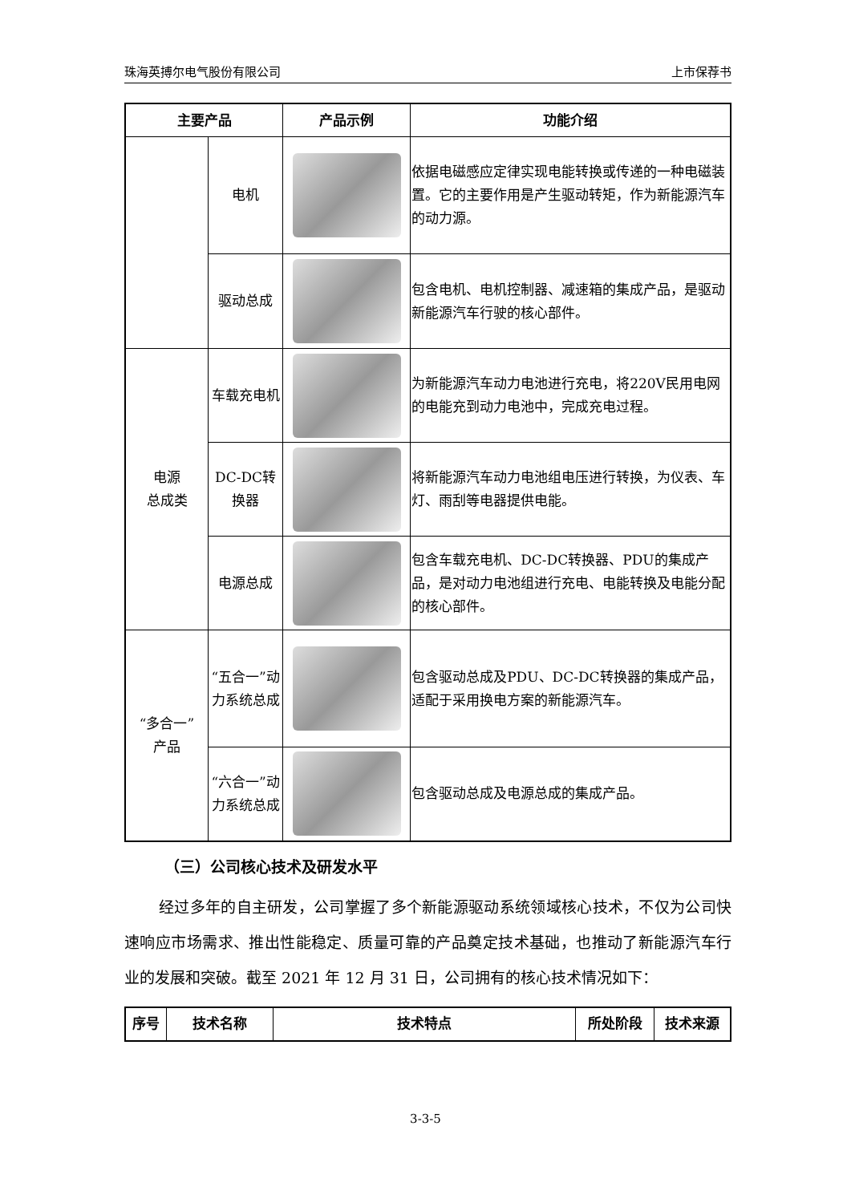珠海英搏尔电气股份有限公司 上市保荐书
| 主要产品 | | 产品示例 | 功能介绍 |
| --- | --- | --- | --- |
| | 电机 | | 依据电磁感应定律实现电能转换或传递的一种电磁装置。它的主要作用是产生驱动转矩，作为新能源汽车的动力源。 |
| | 驱动总成 | | 包含电机、电机控制器、减速箱的集成产品，是驱动新能源汽车行驶的核心部件。 |
| 电源 总成类 | 车载充电机 | | 为新能源汽车动力电池进行充电，将220V民用电网的电能充到动力电池中，完成充电过程。 |
| | DC-DC转换器 | | 将新能源汽车动力电池组电压进行转换，为仪表、车灯、雨刮等电器提供电能。 |
| | 电源总成 | | 包含车载充电机、DC-DC转换器、PDU的集成产品，是对动力电池组进行充电、电能转换及电能分配的核心部件。 |
| “多合一” 产品 | “五合一”动力系统总成 | | 包含驱动总成及PDU、DC-DC转换器的集成产品，适配于采用换电方案的新能源汽车。 |
| | “六合一”动力系统总成 | | 包含驱动总成及电源总成的集成产品。 |
（三）公司核心技术及研发水平
经过多年的自主研发，公司掌握了多个新能源驱动系统领域核心技术，不仅为公司快速响应市场需求、推出性能稳定、质量可靠的产品奠定技术基础，也推动了新能源汽车行业的发展和突破。截至 2021 年 12 月 31 日，公司拥有的核心技术情况如下：
| 序号 | 技术名称 | 技术特点 | 所处阶段 | 技术来源 |
| --- | --- | --- | --- | --- |
3-3-5